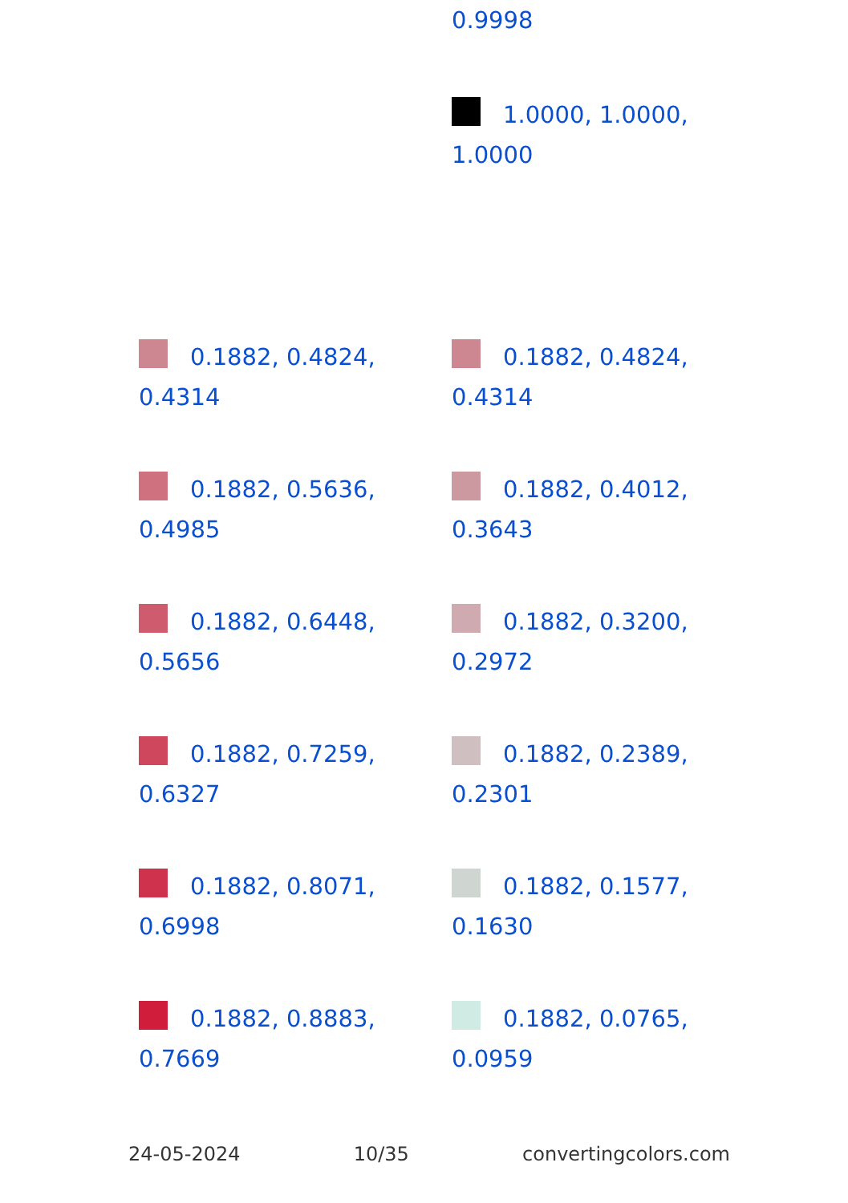0.9998
1.0000, 1.0000, 1.0000
0.1882, 0.4824, 0.4314 0.1882, 0.4824, 0.4314
0.1882, 0.5636, 0.4985 0.1882, 0.4012, 0.3643
0.1882, 0.6448, 0.5656 0.1882, 0.3200, 0.2972
0.1882, 0.7259, 0.6327 0.1882, 0.2389, 0.2301
0.1882, 0.8071, 0.6998 0.1882, 0.1577, 0.1630
0.1882, 0.8883, 0.7669 0.1882, 0.0765, 0.0959
24-05-2024 10/35 convertingcolors.com